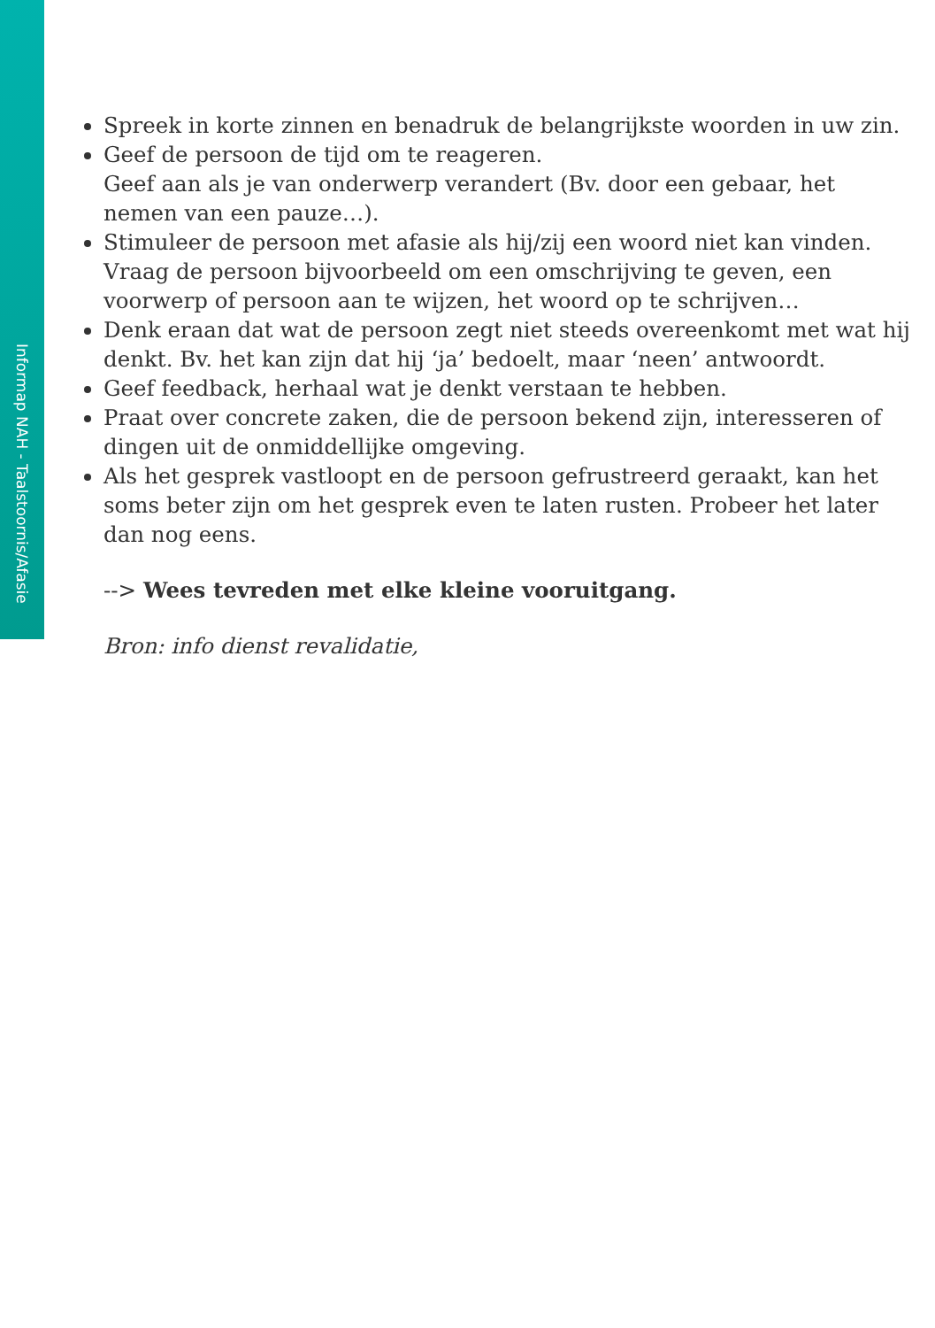Informap NAH - Taalstoornis/Afasie
Spreek in korte zinnen en benadruk de belangrijkste woorden in uw zin.
Geef de persoon de tijd om te reageren.
Geef aan als je van onderwerp verandert (Bv. door een gebaar, het nemen van een pauze…).
Stimuleer de persoon met afasie als hij/zij een woord niet kan vinden. Vraag de persoon bijvoorbeeld om een omschrijving te geven, een voorwerp of persoon aan te wijzen, het woord op te schrijven…
Denk eraan dat wat de persoon zegt niet steeds overeenkomt met wat hij denkt. Bv. het kan zijn dat hij ‘ja’ bedoelt, maar ‘neen’ antwoordt.
Geef feedback, herhaal wat je denkt verstaan te hebben.
Praat over concrete zaken, die de persoon bekend zijn, interesseren of dingen uit de onmiddellijke omgeving.
Als het gesprek vastloopt en de persoon gefrustreerd geraakt, kan het soms beter zijn om het gesprek even te laten rusten. Probeer het later dan nog eens.
--> Wees tevreden met elke kleine vooruitgang.
Bron: info dienst revalidatie,